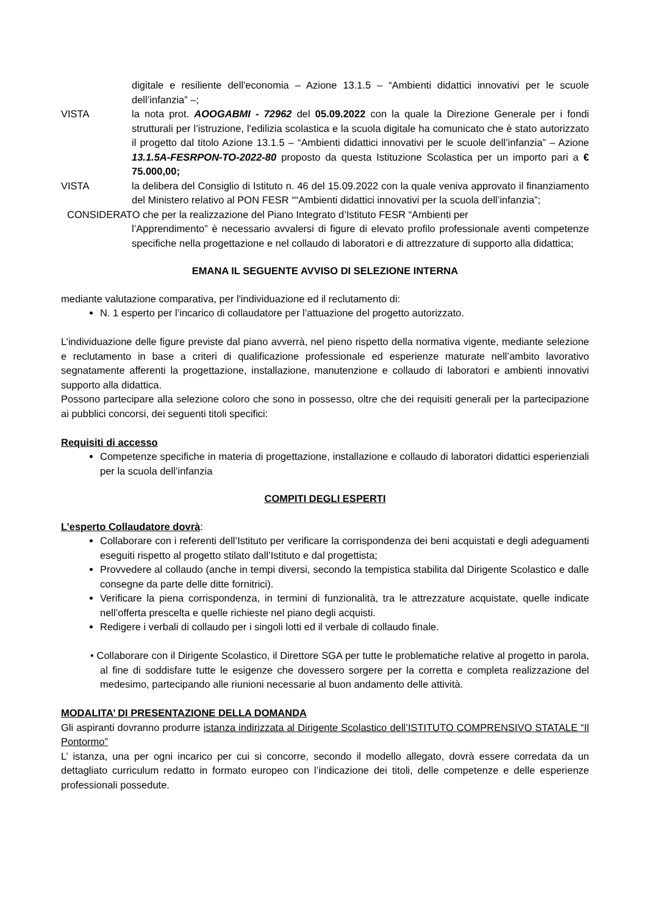digitale e resiliente dell'economia – Azione 13.1.5 – “Ambienti didattici innovativi per le scuole dell’infanzia” –;
VISTA la nota prot. AOOGABMI - 72962 del 05.09.2022 con la quale la Direzione Generale per i fondi strutturali per l’istruzione, l’edilizia scolastica e la scuola digitale ha comunicato che è stato autorizzato il progetto dal titolo Azione 13.1.5 – “Ambienti didattici innovativi per le scuole dell’infanzia” – Azione 13.1.5A-FESRPON-TO-2022-80 proposto da questa Istituzione Scolastica per un importo pari a € 75.000,00;
VISTA la delibera del Consiglio di Istituto n. 46 del 15.09.2022 con la quale veniva approvato il finanziamento del Ministero relativo al PON FESR ““Ambienti didattici innovativi per la scuola dell’infanzia”;
CONSIDERATO che per la realizzazione del Piano Integrato d’Istituto FESR “Ambienti per
l’Apprendimento” è necessario avvalersi di figure di elevato profilo professionale aventi competenze specifiche nella progettazione e nel collaudo di laboratori e di attrezzature di supporto alla didattica;
EMANA IL SEGUENTE AVVISO DI SELEZIONE INTERNA
mediante valutazione comparativa, per l'individuazione ed il reclutamento di:
N. 1 esperto per l’incarico di collaudatore per l’attuazione del progetto autorizzato.
L’individuazione delle figure previste dal piano avverrà, nel pieno rispetto della normativa vigente, mediante selezione e reclutamento in base a criteri di qualificazione professionale ed esperienze maturate nell’ambito lavorativo segnatamente afferenti la progettazione, installazione, manutenzione e collaudo di laboratori e ambienti innovativi supporto alla didattica.
Possono partecipare alla selezione coloro che sono in possesso, oltre che dei requisiti generali per la partecipazione ai pubblici concorsi, dei seguenti titoli specifici:
Requisiti di accesso
Competenze specifiche in materia di progettazione, installazione e collaudo di laboratori didattici esperienziali per la scuola dell’infanzia
COMPITI DEGLI ESPERTI
L’esperto Collaudatore dovrà:
Collaborare con i referenti dell’Istituto per verificare la corrispondenza dei beni acquistati e degli adeguamenti eseguiti rispetto al progetto stilato dall’Istituto e dal progettista;
Provvedere al collaudo (anche in tempi diversi, secondo la tempistica stabilita dal Dirigente Scolastico e dalle consegne da parte delle ditte fornitrici).
Verificare la piena corrispondenza, in termini di funzionalità, tra le attrezzature acquistate, quelle indicate nell’offerta prescelta e quelle richieste nel piano degli acquisti.
Redigere i verbali di collaudo per i singoli lotti ed il verbale di collaudo finale.
• Collaborare con il Dirigente Scolastico, il Direttore SGA per tutte le problematiche relative al progetto in parola, al fine di soddisfare tutte le esigenze che dovessero sorgere per la corretta e completa realizzazione del medesimo, partecipando alle riunioni necessarie al buon andamento delle attività.
MODALITA’ DI PRESENTAZIONE DELLA DOMANDA
Gli aspiranti dovranno produrre istanza indirizzata al Dirigente Scolastico dell’ISTITUTO COMPRENSIVO STATALE “Il Pontormo”
L’ istanza, una per ogni incarico per cui si concorre, secondo il modello allegato, dovrà essere corredata da un dettagliato curriculum redatto in formato europeo con l’indicazione dei titoli, delle competenze e delle esperienze professionali possedute.